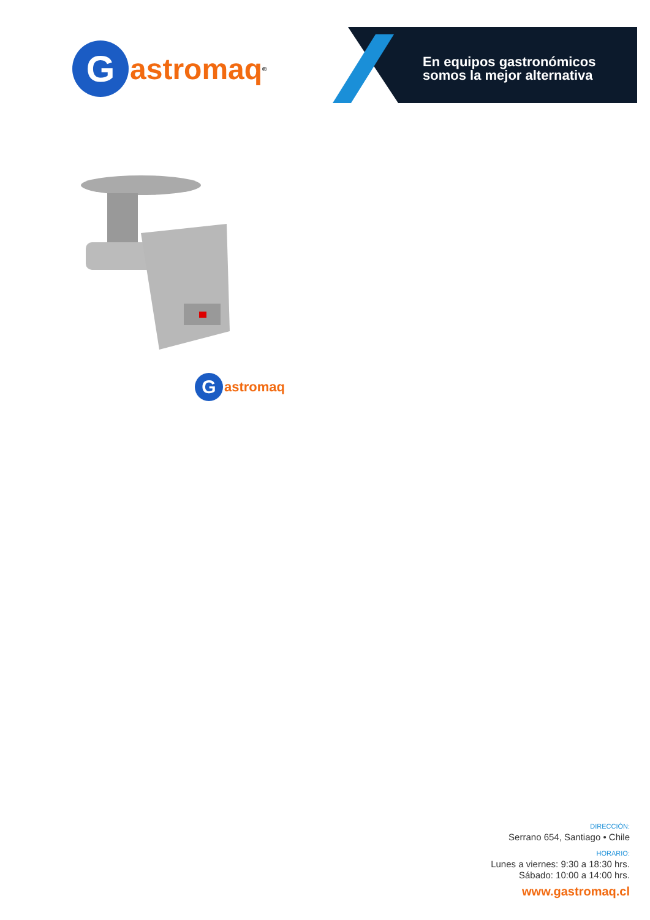G
astromaq<sup>®</sup>
En equipos gastronómicos
somos la mejor alternativa
G
astromaq
DIRECCIÓN:
Serrano 654, Santiago • Chile
HORARIO:
Lunes a viernes: 9:30 a 18:30 hrs.
Sábado: 10:00 a 14:00 hrs.
www.gastromaq.cl